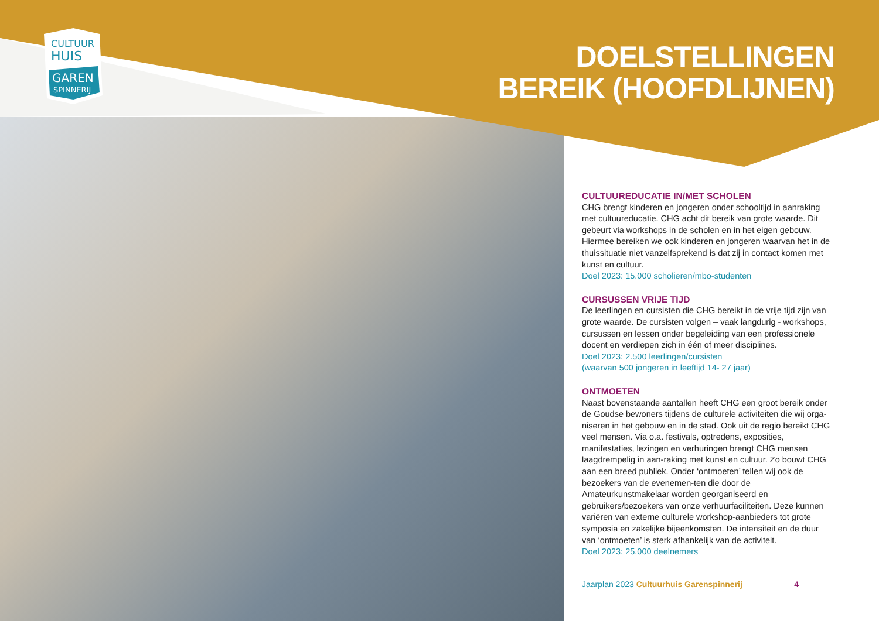CULTUUR
HUIS
GAREN
SPINNERIJ
DOELSTELLINGEN
BEREIK (HOOFDLIJNEN)
CULTUUREDUCATIE IN/MET SCHOLEN
CHG brengt kinderen en jongeren onder schooltijd in aanraking met cultuureducatie. CHG acht dit bereik van grote waarde. Dit gebeurt via workshops in de scholen en in het eigen gebouw. Hiermee bereiken we ook kinderen en jongeren waarvan het in de thuissituatie niet vanzelfsprekend is dat zij in contact komen met kunst en cultuur.
Doel 2023: 15.000 scholieren/mbo-studenten
CURSUSSEN VRIJE TIJD
De leerlingen en cursisten die CHG bereikt in de vrije tijd zijn van grote waarde. De cursisten volgen – vaak langdurig - workshops, cursussen en lessen onder begeleiding van een professionele docent en verdiepen zich in één of meer disciplines.
Doel 2023: 2.500 leerlingen/cursisten
(waarvan 500 jongeren in leeftijd 14- 27 jaar)
ONTMOETEN
Naast bovenstaande aantallen heeft CHG een groot bereik onder de Goudse bewoners tijdens de culturele activiteiten die wij orga-niseren in het gebouw en in de stad. Ook uit de regio bereikt CHG veel mensen. Via o.a. festivals, optredens, exposities, manifestaties, lezingen en verhuringen brengt CHG mensen laagdrempelig in aan-raking met kunst en cultuur. Zo bouwt CHG aan een breed publiek. Onder ‘ontmoeten’ tellen wij ook de bezoekers van de evenemen-ten die door de Amateurkunstmakelaar worden georganiseerd en gebruikers/bezoekers van onze verhuurfaciliteiten. Deze kunnen variëren van externe culturele workshop-aanbieders tot grote symposia en zakelijke bijeenkomsten. De intensiteit en de duur van ‘ontmoeten’ is sterk afhankelijk van de activiteit.
Doel 2023: 25.000 deelnemers
Jaarplan 2023 Cultuurhuis Garenspinnerij 4